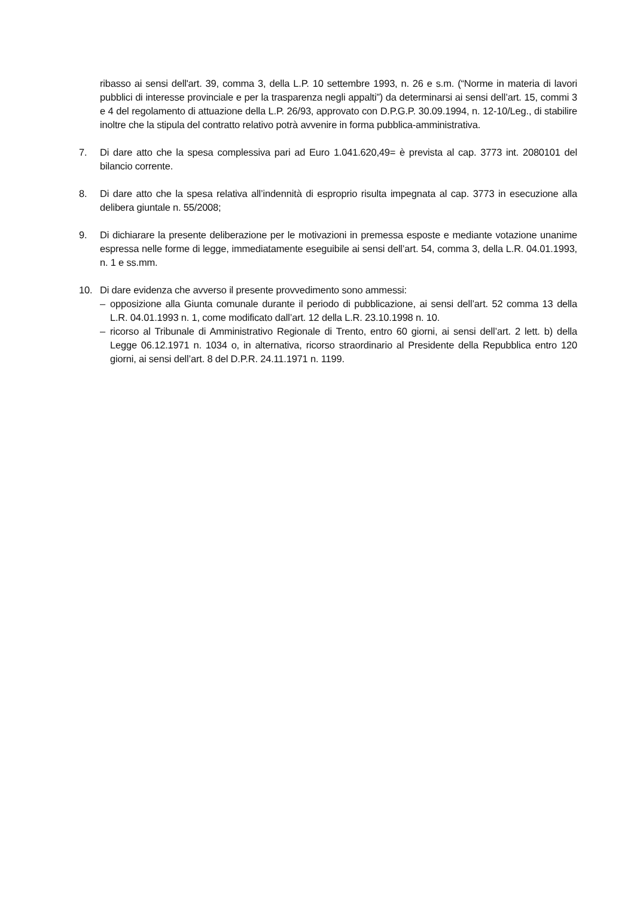ribasso ai sensi dell'art. 39, comma 3, della L.P. 10 settembre 1993, n. 26 e s.m. (“Norme in materia di lavori pubblici di interesse provinciale e per la trasparenza negli appalti”) da determinarsi ai sensi dell’art. 15, commi 3 e 4 del regolamento di attuazione della L.P. 26/93, approvato con D.P.G.P. 30.09.1994, n. 12-10/Leg., di stabilire inoltre che la stipula del contratto relativo potrà avvenire in forma pubblica-amministrativa.
7. Di dare atto che la spesa complessiva pari ad Euro 1.041.620,49= è prevista al cap. 3773 int. 2080101 del bilancio corrente.
8. Di dare atto che la spesa relativa all’indennità di esproprio risulta impegnata al cap. 3773 in esecuzione alla delibera giuntale n. 55/2008;
9. Di dichiarare la presente deliberazione per le motivazioni in premessa esposte e mediante votazione unanime espressa nelle forme di legge, immediatamente eseguibile ai sensi dell’art. 54, comma 3, della L.R. 04.01.1993, n. 1 e ss.mm.
10. Di dare evidenza che avverso il presente provvedimento sono ammessi:
– opposizione alla Giunta comunale durante il periodo di pubblicazione, ai sensi dell’art. 52 comma 13 della L.R. 04.01.1993 n. 1, come modificato dall’art. 12 della L.R. 23.10.1998 n. 10.
– ricorso al Tribunale di Amministrativo Regionale di Trento, entro 60 giorni, ai sensi dell’art. 2 lett. b) della Legge 06.12.1971 n. 1034 o, in alternativa, ricorso straordinario al Presidente della Repubblica entro 120 giorni, ai sensi dell’art. 8 del D.P.R. 24.11.1971 n. 1199.